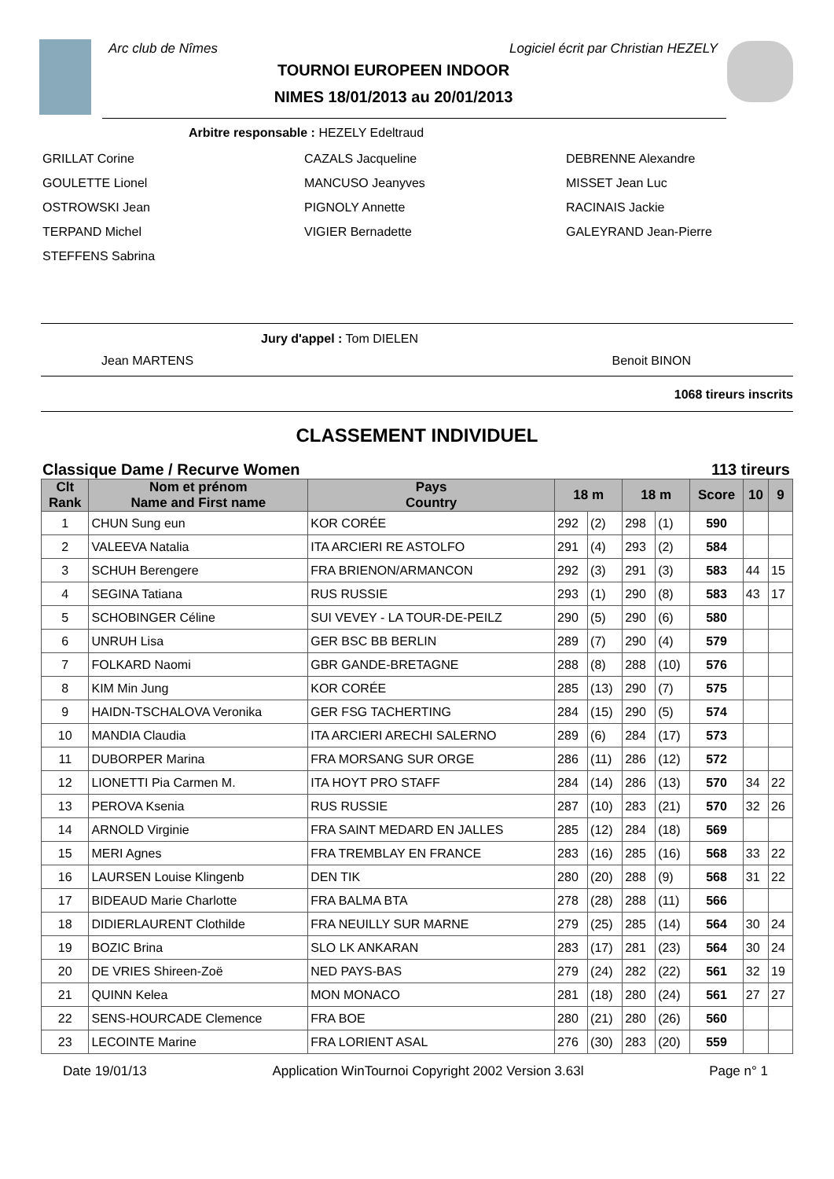Arc club de Nîmes Logiciel écrit par Christian HEZELY
TOURNOI EUROPEEN INDOOR
NIMES 18/01/2013 au 20/01/2013
Arbitre responsable : HEZELY Edeltraud
GRILLAT Corine
GOULETTE Lionel
OSTROWSKI Jean
TERPAND Michel
STEFFENS Sabrina
CAZALS Jacqueline
MANCUSO Jeanyves
PIGNOLY Annette
VIGIER Bernadette
DEBRENNE Alexandre
MISSET Jean Luc
RACINAIS Jackie
GALEYRAND Jean-Pierre
Jury d'appel : Tom DIELEN
Jean MARTENS Benoit BINON
1068 tireurs inscrits
CLASSEMENT INDIVIDUEL
Classique Dame / Recurve Women 113 tireurs
| Clt Rank | Nom et prénom Name and First name | Pays Country | 18 m | | 18 m | | Score | 10 | 9 |
| --- | --- | --- | --- | --- | --- | --- | --- | --- | --- |
| 1 | CHUN Sung eun | KOR CORÉE | 292 | (2) | 298 | (1) | 590 | | |
| 2 | VALEEVA Natalia | ITA ARCIERI RE ASTOLFO | 291 | (4) | 293 | (2) | 584 | | |
| 3 | SCHUH Berengere | FRA BRIENON/ARMANCON | 292 | (3) | 291 | (3) | 583 | 44 | 15 |
| 4 | SEGINA Tatiana | RUS RUSSIE | 293 | (1) | 290 | (8) | 583 | 43 | 17 |
| 5 | SCHOBINGER Céline | SUI VEVEY - LA TOUR-DE-PEILZ | 290 | (5) | 290 | (6) | 580 | | |
| 6 | UNRUH Lisa | GER BSC BB BERLIN | 289 | (7) | 290 | (4) | 579 | | |
| 7 | FOLKARD Naomi | GBR GANDE-BRETAGNE | 288 | (8) | 288 | (10) | 576 | | |
| 8 | KIM Min Jung | KOR CORÉE | 285 | (13) | 290 | (7) | 575 | | |
| 9 | HAIDN-TSCHALOVA Veronika | GER FSG TACHERTING | 284 | (15) | 290 | (5) | 574 | | |
| 10 | MANDIA Claudia | ITA ARCIERI ARECHI SALERNO | 289 | (6) | 284 | (17) | 573 | | |
| 11 | DUBORPER Marina | FRA MORSANG SUR ORGE | 286 | (11) | 286 | (12) | 572 | | |
| 12 | LIONETTI Pia Carmen M. | ITA HOYT PRO STAFF | 284 | (14) | 286 | (13) | 570 | 34 | 22 |
| 13 | PEROVA Ksenia | RUS RUSSIE | 287 | (10) | 283 | (21) | 570 | 32 | 26 |
| 14 | ARNOLD Virginie | FRA SAINT MEDARD EN JALLES | 285 | (12) | 284 | (18) | 569 | | |
| 15 | MERI Agnes | FRA TREMBLAY EN FRANCE | 283 | (16) | 285 | (16) | 568 | 33 | 22 |
| 16 | LAURSEN Louise Klingenb | DEN TIK | 280 | (20) | 288 | (9) | 568 | 31 | 22 |
| 17 | BIDEAUD Marie Charlotte | FRA BALMA BTA | 278 | (28) | 288 | (11) | 566 | | |
| 18 | DIDIERLAURENT Clothilde | FRA NEUILLY SUR MARNE | 279 | (25) | 285 | (14) | 564 | 30 | 24 |
| 19 | BOZIC Brina | SLO LK ANKARAN | 283 | (17) | 281 | (23) | 564 | 30 | 24 |
| 20 | DE VRIES Shireen-Zoë | NED PAYS-BAS | 279 | (24) | 282 | (22) | 561 | 32 | 19 |
| 21 | QUINN Kelea | MON MONACO | 281 | (18) | 280 | (24) | 561 | 27 | 27 |
| 22 | SENS-HOURCADE Clemence | FRA BOE | 280 | (21) | 280 | (26) | 560 | | |
| 23 | LECOINTE Marine | FRA LORIENT ASAL | 276 | (30) | 283 | (20) | 559 | | |
Date 19/01/13 Application WinTournoi Copyright 2002 Version 3.63l Page n° 1